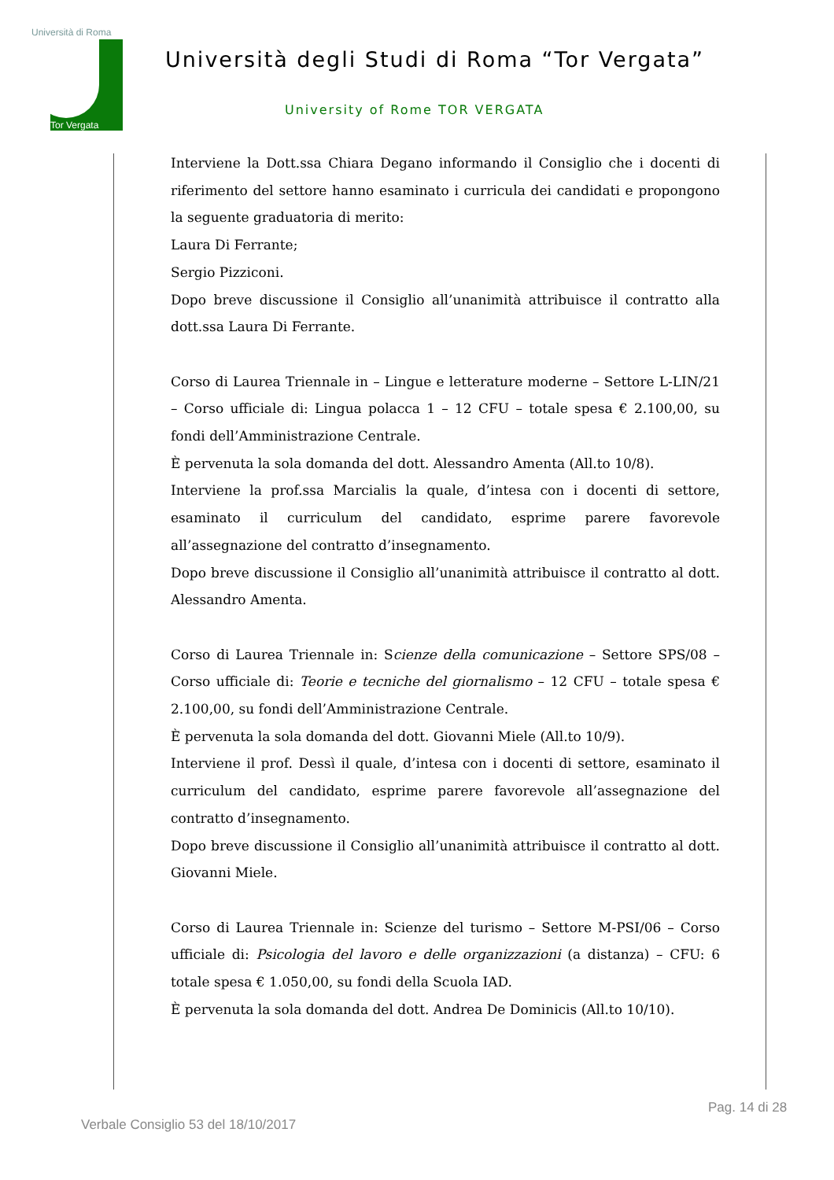Università di Roma
Tor Vergata
Università degli Studi di Roma “Tor Vergata”
University of Rome TOR VERGATA
Interviene la Dott.ssa Chiara Degano informando il Consiglio che i docenti di riferimento del settore hanno esaminato i curricula dei candidati e propongono la seguente graduatoria di merito:
Laura Di Ferrante;
Sergio Pizziconi.
Dopo breve discussione il Consiglio all’unanimità attribuisce il contratto alla dott.ssa Laura Di Ferrante.
Corso di Laurea Triennale in – Lingue e letterature moderne – Settore L-LIN/21 – Corso ufficiale di: Lingua polacca 1 – 12 CFU – totale spesa € 2.100,00, su fondi dell’Amministrazione Centrale.
È pervenuta la sola domanda del dott. Alessandro Amenta (All.to 10/8).
Interviene la prof.ssa Marcialis la quale, d’intesa con i docenti di settore, esaminato il curriculum del candidato, esprime parere favorevole all’assegnazione del contratto d’insegnamento.
Dopo breve discussione il Consiglio all’unanimità attribuisce il contratto al dott. Alessandro Amenta.
Corso di Laurea Triennale in: Scienze della comunicazione – Settore SPS/08 – Corso ufficiale di: Teorie e tecniche del giornalismo – 12 CFU – totale spesa € 2.100,00, su fondi dell’Amministrazione Centrale.
È pervenuta la sola domanda del dott. Giovanni Miele (All.to 10/9).
Interviene il prof. Dessì il quale, d’intesa con i docenti di settore, esaminato il curriculum del candidato, esprime parere favorevole all’assegnazione del contratto d’insegnamento.
Dopo breve discussione il Consiglio all’unanimità attribuisce il contratto al dott. Giovanni Miele.
Corso di Laurea Triennale in: Scienze del turismo – Settore M-PSI/06 – Corso ufficiale di: Psicologia del lavoro e delle organizzazioni (a distanza) – CFU: 6 totale spesa € 1.050,00, su fondi della Scuola IAD.
È pervenuta la sola domanda del dott. Andrea De Dominicis (All.to 10/10).
Pag. 14 di 28
Verbale Consiglio 53 del 18/10/2017